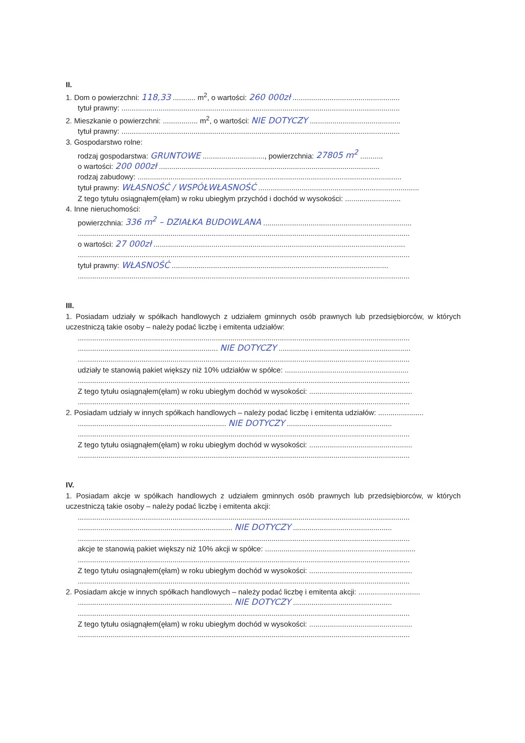II.
1. Dom o powierzchni: 118,33 ........... m<sup>2</sup>, o wartości: 260 000zł ....................................................
tytuł prawny: .......................................................................................................................................
2. Mieszkanie o powierzchni: ................. m<sup>2</sup>, o wartości: NIE DOTYCZY ............................................
tytuł prawny: .......................................................................................................................................
3. Gospodarstwo rolne:
rodzaj gospodarstwa: GRUNTOWE .............................., powierzchnia: 27805 m<sup>2</sup> ...........
o wartości: 200 000zł ...........................................................................................................
rodzaj zabudowy: ................................................................................................................................
tytuł prawny: WŁASNOŚĆ / WSPÓŁWŁASNOŚĆ ..............................................................................
Z tego tytułu osiągnąłem(ęłam) w roku ubiegłym przychód i dochód w wysokości: ...........................
4. Inne nieruchomości:
powierzchnia: 336 m<sup>2</sup> – DZIAŁKA BUDOWLANA ........................................................................
.................................................................................................................................................................
o wartości: 27 000zł ..........................................................................................................................
.................................................................................................................................................................
tytuł prawny: WŁASNOŚĆ .........................................................................................................
.................................................................................................................................................................
III.
1. Posiadam udziały w spółkach handlowych z udziałem gminnych osób prawnych lub przedsiębiorców, w których uczestniczą takie osoby – należy podać liczbę i emitenta udziałów:
.................................................................................................................................................................
.................................................................... NIE DOTYCZY ................................................................
.................................................................................................................................................................
udziały te stanowią pakiet większy niż 10% udziałów w spółce: ............................................................
.................................................................................................................................................................
Z tego tytułu osiągnąłem(ęłam) w roku ubiegłym dochód w wysokości: ..................................................
.................................................................................................................................................................
2. Posiadam udziały w innych spółkach handlowych – należy podać liczbę i emitenta udziałów: ......................
........................................................................ NIE DOTYCZY ...................................................
.................................................................................................................................................................
Z tego tytułu osiągnąłem(ęłam) w roku ubiegłym dochód w wysokości: ..................................................
.................................................................................................................................................................
IV.
1. Posiadam akcje w spółkach handlowych z udziałem gminnych osób prawnych lub przedsiębiorców, w których uczestniczą takie osoby – należy podać liczbę i emitenta akcji:
.................................................................................................................................................................
........................................................................... NIE DOTYCZY ................................................
.................................................................................................................................................................
akcje te stanowią pakiet większy niż 10% akcji w spółce: .........................................................................
.................................................................................................................................................................
Z tego tytułu osiągnąłem(ęłam) w roku ubiegłym dochód w wysokości: ..................................................
.................................................................................................................................................................
2. Posiadam akcje w innych spółkach handlowych – należy podać liczbę i emitenta akcji: ..............................
........................................................................... NIE DOTYCZY ................................................
.................................................................................................................................................................
Z tego tytułu osiągnąłem(ęłam) w roku ubiegłym dochód w wysokości: ..................................................
.................................................................................................................................................................